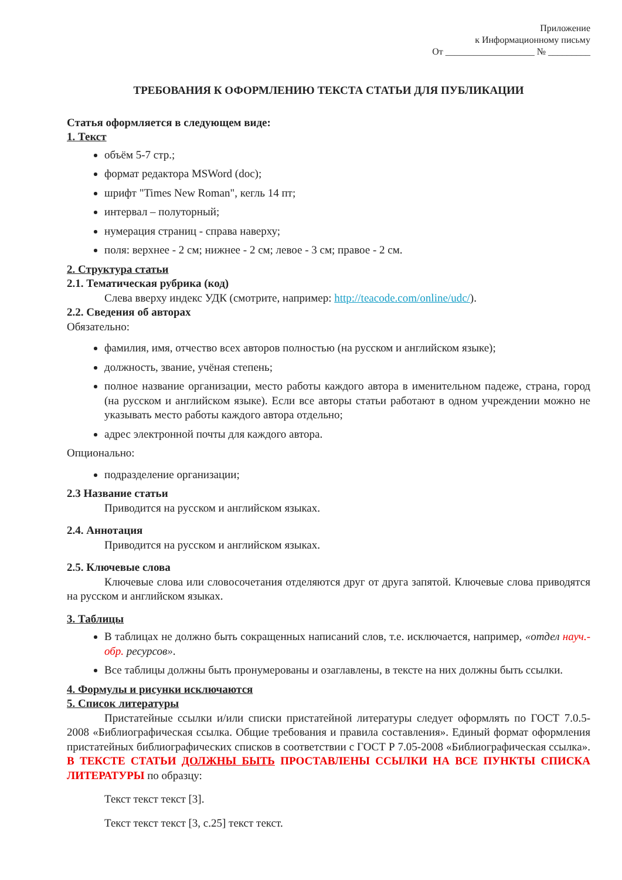Приложение
к Информационному письму
От ___________________ № _________
ТРЕБОВАНИЯ К ОФОРМЛЕНИЮ ТЕКСТА СТАТЬИ ДЛЯ ПУБЛИКАЦИИ
Статья оформляется в следующем виде:
1. Текст
объём 5-7 стр.;
формат редактора MSWord (doc);
шрифт "Times New Roman", кегль 14 пт;
интервал – полуторный;
нумерация страниц - справа наверху;
поля: верхнее - 2 см; нижнее - 2 см; левое - 3 см; правое - 2 см.
2. Структура статьи
2.1. Тематическая рубрика (код)
Слева вверху индекс УДК (смотрите, например: http://teacode.com/online/udc/).
2.2. Сведения об авторах
Обязательно:
фамилия, имя, отчество всех авторов полностью (на русском и английском языке);
должность, звание, учёная степень;
полное название организации, место работы каждого автора в именительном падеже, страна, город (на русском и английском языке). Если все авторы статьи работают в одном учреждении можно не указывать место работы каждого автора отдельно;
адрес электронной почты для каждого автора.
Опционально:
подразделение организации;
2.3 Название статьи
Приводится на русском и английском языках.
2.4. Аннотация
Приводится на русском и английском языках.
2.5. Ключевые слова
Ключевые слова или словосочетания отделяются друг от друга запятой. Ключевые слова приводятся на русском и английском языках.
3. Таблицы
В таблицах не должно быть сокращенных написаний слов, т.е. исключается, например, «отдел науч.-обр. ресурсов».
Все таблицы должны быть пронумерованы и озаглавлены, в тексте на них должны быть ссылки.
4. Формулы и рисунки исключаются
5. Список литературы
Пристатейные ссылки и/или списки пристатейной литературы следует оформлять по ГОСТ 7.0.5-2008 «Библиографическая ссылка. Общие требования и правила составления». Единый формат оформления пристатейных библиографических списков в соответствии с ГОСТ Р 7.05-2008 «Библиографическая ссылка». В ТЕКСТЕ СТАТЬИ ДОЛЖНЫ БЫТЬ ПРОСТАВЛЕНЫ ССЫЛКИ НА ВСЕ ПУНКТЫ СПИСКА ЛИТЕРАТУРЫ по образцу:
Текст текст текст [3].
Текст текст текст [3, с.25] текст текст.